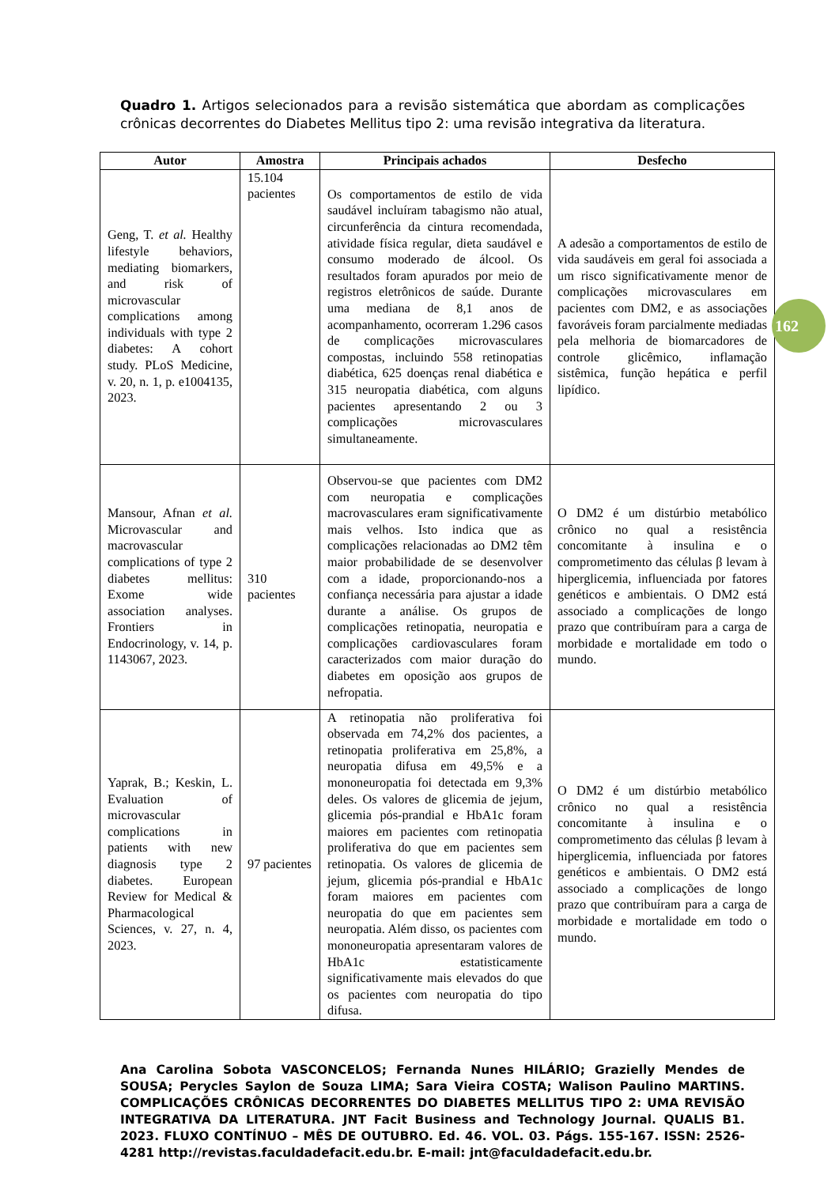Quadro 1. Artigos selecionados para a revisão sistemática que abordam as complicações crônicas decorrentes do Diabetes Mellitus tipo 2: uma revisão integrativa da literatura.
| Autor | Amostra | Principais achados | Desfecho |
| --- | --- | --- | --- |
| Geng, T. et al. Healthy lifestyle behaviors, mediating biomarkers, and risk of microvascular complications among individuals with type 2 diabetes: A cohort study. PLoS Medicine, v. 20, n. 1, p. e1004135, 2023. | 15.104 pacientes | Os comportamentos de estilo de vida saudável incluíram tabagismo não atual, circunferência da cintura recomendada, atividade física regular, dieta saudável e consumo moderado de álcool. Os resultados foram apurados por meio de registros eletrônicos de saúde. Durante uma mediana de 8,1 anos de acompanhamento, ocorreram 1.296 casos de complicações microvasculares compostas, incluindo 558 retinopatias diabética, 625 doenças renal diabética e 315 neuropatia diabética, com alguns pacientes apresentando 2 ou 3 complicações microvasculares simultaneamente. | A adesão a comportamentos de estilo de vida saudáveis em geral foi associada a um risco significativamente menor de complicações microvasculares em pacientes com DM2, e as associações favoráveis foram parcialmente mediadas pela melhoria de biomarcadores de controle glicêmico, inflamação sistêmica, função hepática e perfil lipídico. |
| Mansour, Afnan et al. Microvascular and macrovascular complications of type 2 diabetes mellitus: Exome wide association analyses. Frontiers in Endocrinology, v. 14, p. 1143067, 2023. | 310 pacientes | Observou-se que pacientes com DM2 com neuropatia e complicações macrovasculares eram significativamente mais velhos. Isto indica que as complicações relacionadas ao DM2 têm maior probabilidade de se desenvolver com a idade, proporcionando-nos a confiança necessária para ajustar a idade durante a análise. Os grupos de complicações retinopatia, neuropatia e complicações cardiovasculares foram caracterizados com maior duração do diabetes em oposição aos grupos de nefropatia. | O DM2 é um distúrbio metabólico crônico no qual a resistência concomitante à insulina e o comprometimento das células β levam à hiperglicemia, influenciada por fatores genéticos e ambientais. O DM2 está associado a complicações de longo prazo que contribuíram para a carga de morbidade e mortalidade em todo o mundo. |
| Yaprak, B.; Keskin, L. Evaluation of microvascular complications in patients with new diagnosis type 2 diabetes. European Review for Medical & Pharmacological Sciences, v. 27, n. 4, 2023. | 97 pacientes | A retinopatia não proliferativa foi observada em 74,2% dos pacientes, a retinopatia proliferativa em 25,8%, a neuropatia difusa em 49,5% e a mononeuropatia foi detectada em 9,3% deles. Os valores de glicemia de jejum, glicemia pós-prandial e HbA1c foram maiores em pacientes com retinopatia proliferativa do que em pacientes sem retinopatia. Os valores de glicemia de jejum, glicemia pós-prandial e HbA1c foram maiores em pacientes com neuropatia do que em pacientes sem neuropatia. Além disso, os pacientes com mononeuropatia apresentaram valores de HbA1c estatisticamente significativamente mais elevados do que os pacientes com neuropatia do tipo difusa. | O DM2 é um distúrbio metabólico crônico no qual a resistência concomitante à insulina e o comprometimento das células β levam à hiperglicemia, influenciada por fatores genéticos e ambientais. O DM2 está associado a complicações de longo prazo que contribuíram para a carga de morbidade e mortalidade em todo o mundo. |
162
Ana Carolina Sobota VASCONCELOS; Fernanda Nunes HILÁRIO; Grazielly Mendes de SOUSA; Perycles Saylon de Souza LIMA; Sara Vieira COSTA; Walison Paulino MARTINS. COMPLICAÇÕES CRÔNICAS DECORRENTES DO DIABETES MELLITUS TIPO 2: UMA REVISÃO INTEGRATIVA DA LITERATURA. JNT Facit Business and Technology Journal. QUALIS B1. 2023. FLUXO CONTÍNUO – MÊS DE OUTUBRO. Ed. 46. VOL. 03. Págs. 155-167. ISSN: 2526-4281 http://revistas.faculdadefacit.edu.br. E-mail: jnt@faculdadefacit.edu.br.